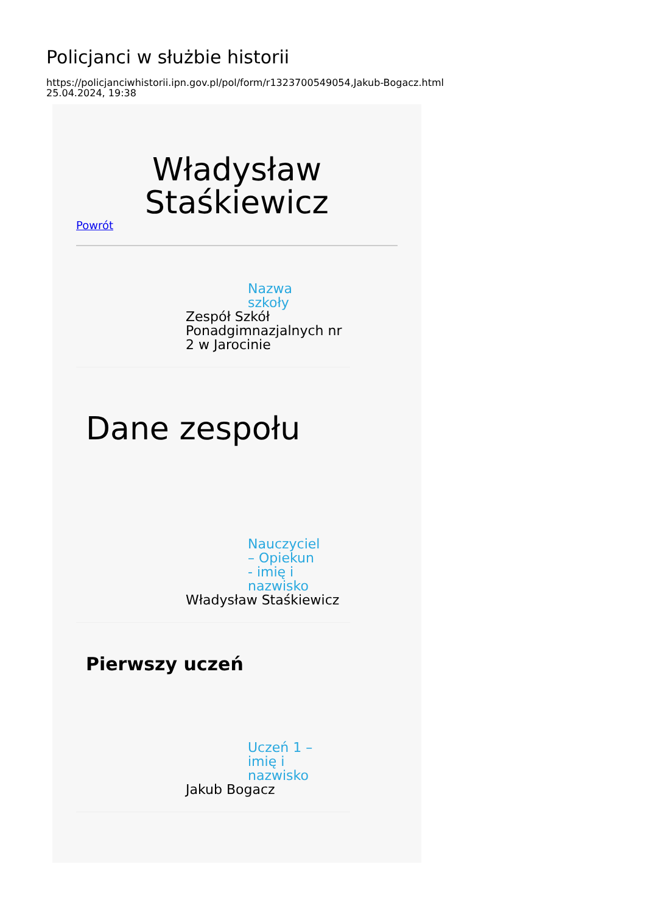Policjanci w służbie historii
https://policjanciwhistorii.ipn.gov.pl/pol/form/r1323700549054,Jakub-Bogacz.html
25.04.2024, 19:38
Władysław Staśkiewicz
Powrót
Nazwa szkoły
Zespół Szkół Ponadgimnazjalnych nr 2 w Jarocinie
Dane zespołu
Nauczyciel – Opiekun - imię i nazwisko
Władysław Staśkiewicz
Pierwszy uczeń
Uczeń 1 – imię i nazwisko
Jakub Bogacz